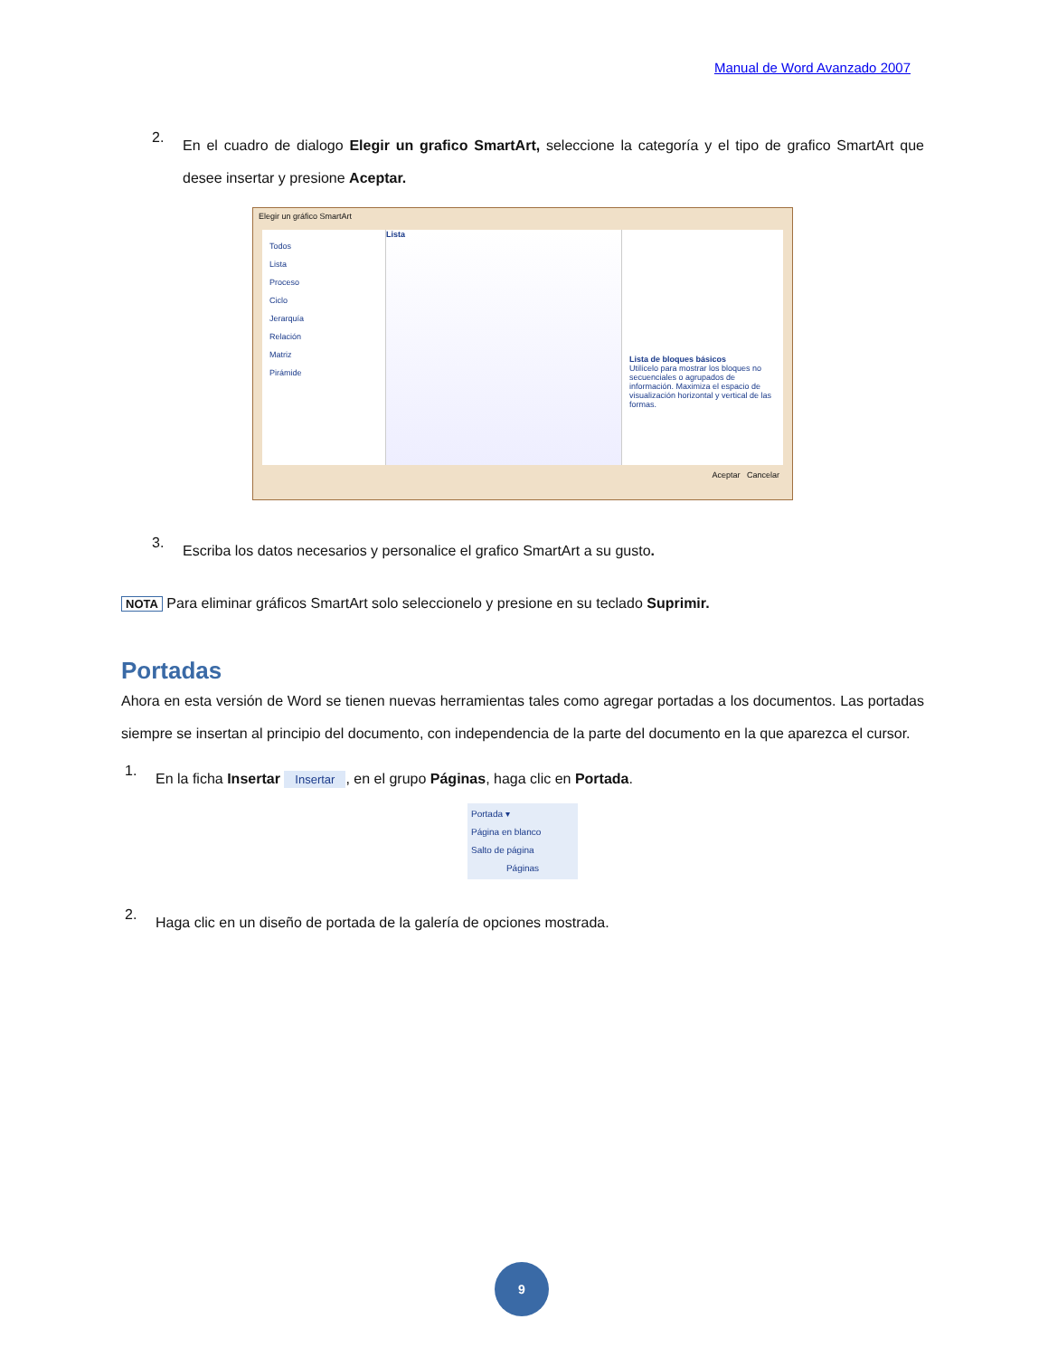Manual de Word Avanzado 2007
2.
En el cuadro de dialogo Elegir un grafico SmartArt, seleccione la categoría y el tipo de grafico SmartArt que desee insertar y presione Aceptar.
Elegir un gráfico SmartArt
Todos
Lista
Proceso
Ciclo
Jerarquía
Relación
Matriz
Pirámide
Lista
Lista de bloques básicos
Utilícelo para mostrar los bloques no secuenciales o agrupados de información. Maximiza el espacio de visualización horizontal y vertical de las formas.
Aceptar Cancelar
3.
Escriba los datos necesarios y personalice el grafico SmartArt a su gusto.
NOTA Para eliminar gráficos SmartArt solo seleccionelo y presione en su teclado Suprimir.
Portadas
Ahora en esta versión de Word se tienen nuevas herramientas tales como agregar portadas a los documentos. Las portadas siempre se insertan al principio del documento, con independencia de la parte del documento en la que aparezca el cursor.
1.
En la ficha Insertar Insertar, en el grupo Páginas, haga clic en Portada.
Portada ▾
Página en blanco
Salto de página
Páginas
2.
Haga clic en un diseño de portada de la galería de opciones mostrada.
9